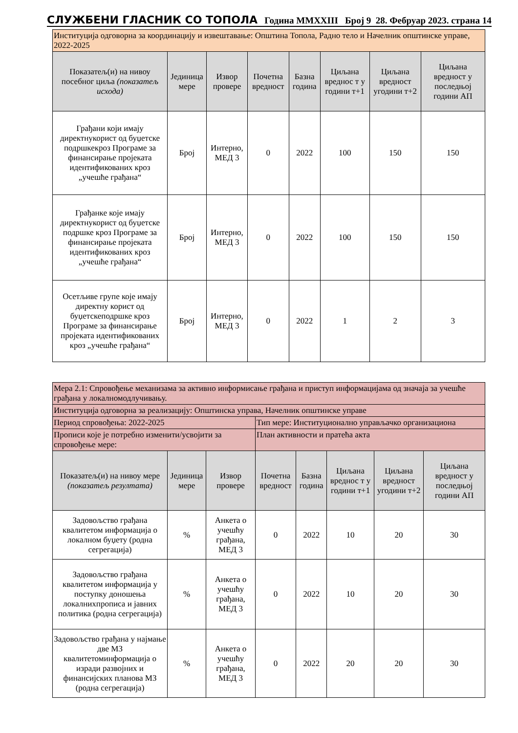СЛУЖБЕНИ ГЛАСНИК СО ТОПОЛА Година MMXXIII Број 9 28. Фебруар 2023. страна 14
| Институција одговорна за координацију и извештавање: Општина Топола, Радно тело и Начелник општинске управе, 2022-2025 | | | | | | | |
| Показатељ(и) на нивоу посебног циља (показатељ исхода) | Јединица мере | Извор провере | Почетна вредност | Базна година | Циљана вреднос т у години т+1 | Циљана вредност угодини т+2 | Циљана вредност у последњој години АП |
| Грађани који имају директнукорист од буџетске подршкекроз Програме за финансирање пројеката идентификованих кроз „учешће грађана“ | Број | Интерно, МЕД 3 | 0 | 2022 | 100 | 150 | 150 |
| Грађанке које имају директнукорист од буџетске подршке кроз Програме за финансирање пројеката идентификованих кроз „учешће грађана“ | Број | Интерно, МЕД 3 | 0 | 2022 | 100 | 150 | 150 |
| Осетљиве групе које имају директну корист од буџетскеподршке кроз Програме за финансирање пројеката идентификованих кроз „учешће грађана“ | Број | Интерно, МЕД 3 | 0 | 2022 | 1 | 2 | 3 |
| Мера 2.1: Спровођење механизама за активно информисање грађана и приступ информацијама од значаја за учешће грађана у локалномодлучивању. | | | | | | | |
| Институција одговорна за реализацију: Општинска управа, Начелник општинске управе | | | | | | | |
| Период спровођења: 2022-2025 | | | Тип мере: Институционално управљачко организациона | | | | |
| Прописи које је потребно изменити/усвојити за спровођење мере: | | | План активности и пратећа акта | | | | |
| Показатељ(и) на нивоу мере (показатељ резултата) | Јединица мере | Извор провере | Почетна вредност | Базна година | Циљана вреднос т у години т+1 | Циљана вредност угодини т+2 | Циљана вредност у последњој години АП |
| Задовољство грађана квалитетом информација о локалном буџету (родна сегрегација) | % | Анкета о учешћу грађана, МЕД 3 | 0 | 2022 | 10 | 20 | 30 |
| Задовољство грађана квалитетом информација у поступку доношења локалнихпрописа и јавних политика (родна сегрегација) | % | Анкета о учешћу грађана, МЕД 3 | 0 | 2022 | 10 | 20 | 30 |
| Задовољство грађана у најмање две МЗ квалитетоминформација о изради развојних и финансијских планова МЗ (родна сегрегација) | % | Анкета о учешћу грађана, МЕД 3 | 0 | 2022 | 20 | 20 | 30 |